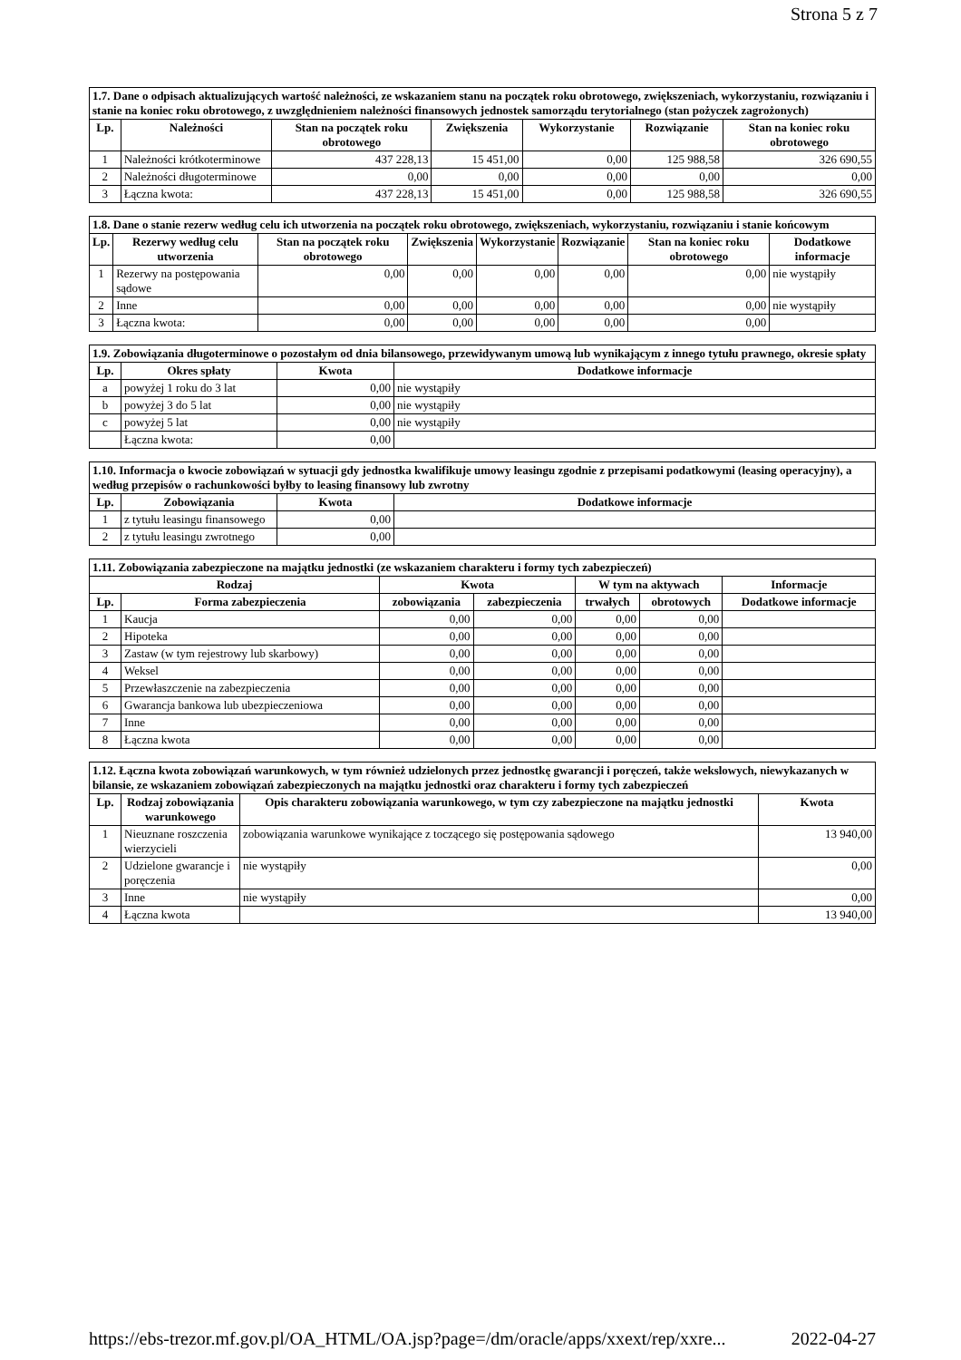Strona 5 z 7
| 1.7. Dane o odpisach aktualizujących wartość należności, ze wskazaniem stanu na początek roku obrotowego, zwiększeniach, wykorzystaniu, rozwiązaniu i stanie na koniec roku obrotowego, z uwzględnieniem należności finansowych jednostek samorządu terytorialnego (stan pożyczek zagrożonych) | | | | | | |
| --- | --- | --- | --- | --- | --- | --- |
| Lp. | Należności | Stan na początek roku obrotowego | Zwiększenia | Wykorzystanie | Rozwiązanie | Stan na koniec roku obrotowego |
| 1 | Należności krótkoterminowe | 437 228,13 | 15 451,00 | 0,00 | 125 988,58 | 326 690,55 |
| 2 | Należności długoterminowe | 0,00 | 0,00 | 0,00 | 0,00 | 0,00 |
| 3 | Łączna kwota: | 437 228,13 | 15 451,00 | 0,00 | 125 988,58 | 326 690,55 |
| 1.8. Dane o stanie rezerw według celu ich utworzenia na początek roku obrotowego, zwiększeniach, wykorzystaniu, rozwiązaniu i stanie końcowym | | | | | | | |
| --- | --- | --- | --- | --- | --- | --- | --- |
| Lp. | Rezerwy według celu utworzenia | Stan na początek roku obrotowego | Zwiększenia | Wykorzystanie | Rozwiązanie | Stan na koniec roku obrotowego | Dodatkowe informacje |
| 1 | Rezerwy na postępowania sądowe | 0,00 | 0,00 | 0,00 | 0,00 | 0,00 | nie wystąpiły |
| 2 | Inne | 0,00 | 0,00 | 0,00 | 0,00 | 0,00 | nie wystąpiły |
| 3 | Łączna kwota: | 0,00 | 0,00 | 0,00 | 0,00 | 0,00 | |
| 1.9. Zobowiązania długoterminowe o pozostałym od dnia bilansowego, przewidywanym umową lub wynikającym z innego tytułu prawnego, okresie spłaty | | | |
| --- | --- | --- | --- |
| Lp. | Okres spłaty | Kwota | Dodatkowe informacje |
| a | powyżej 1 roku do 3 lat | 0,00 | nie wystąpiły |
| b | powyżej 3 do 5 lat | 0,00 | nie wystąpiły |
| c | powyżej 5 lat | 0,00 | nie wystąpiły |
| | Łączna kwota: | 0,00 | |
| 1.10. Informacja o kwocie zobowiązań w sytuacji gdy jednostka kwalifikuje umowy leasingu zgodnie z przepisami podatkowymi (leasing operacyjny), a według przepisów o rachunkowości byłby to leasing finansowy lub zwrotny | | | |
| --- | --- | --- | --- |
| Lp. | Zobowiązania | Kwota | Dodatkowe informacje |
| 1 | z tytułu leasingu finansowego | 0,00 | |
| 2 | z tytułu leasingu zwrotnego | 0,00 | |
| 1.11. Zobowiązania zabezpieczone na majątku jednostki (ze wskazaniem charakteru i formy tych zabezpieczeń) | | | | | | |
| --- | --- | --- | --- | --- | --- | --- |
| Rodzaj | | Kwota | | W tym na aktywach | | Informacje |
| Lp. | Forma zabezpieczenia | zobowiązania | zabezpieczenia | trwałych | obrotowych | Dodatkowe informacje |
| 1 | Kaucja | 0,00 | 0,00 | 0,00 | 0,00 | |
| 2 | Hipoteka | 0,00 | 0,00 | 0,00 | 0,00 | |
| 3 | Zastaw (w tym rejestrowy lub skarbowy) | 0,00 | 0,00 | 0,00 | 0,00 | |
| 4 | Weksel | 0,00 | 0,00 | 0,00 | 0,00 | |
| 5 | Przewłaszczenie na zabezpieczenia | 0,00 | 0,00 | 0,00 | 0,00 | |
| 6 | Gwarancja bankowa lub ubezpieczeniowa | 0,00 | 0,00 | 0,00 | 0,00 | |
| 7 | Inne | 0,00 | 0,00 | 0,00 | 0,00 | |
| 8 | Łączna kwota | 0,00 | 0,00 | 0,00 | 0,00 | |
| 1.12. Łączna kwota zobowiązań warunkowych, w tym również udzielonych przez jednostkę gwarancji i poręczeń, także wekslowych, niewykazanych w bilansie, ze wskazaniem zobowiązań zabezpieczonych na majątku jednostki oraz charakteru i formy tych zabezpieczeń | | | |
| --- | --- | --- | --- |
| Lp. | Rodzaj zobowiązania warunkowego | Opis charakteru zobowiązania warunkowego, w tym czy zabezpieczone na majątku jednostki | Kwota |
| 1 | Nieuznane roszczenia wierzycieli | zobowiązania warunkowe wynikające z toczącego się postępowania sądowego | 13 940,00 |
| 2 | Udzielone gwarancje i poręczenia | nie wystąpiły | 0,00 |
| 3 | Inne | nie wystąpiły | 0,00 |
| 4 | Łączna kwota | | 13 940,00 |
https://ebs-trezor.mf.gov.pl/OA_HTML/OA.jsp?page=/dm/oracle/apps/xxext/rep/xxre... 2022-04-27